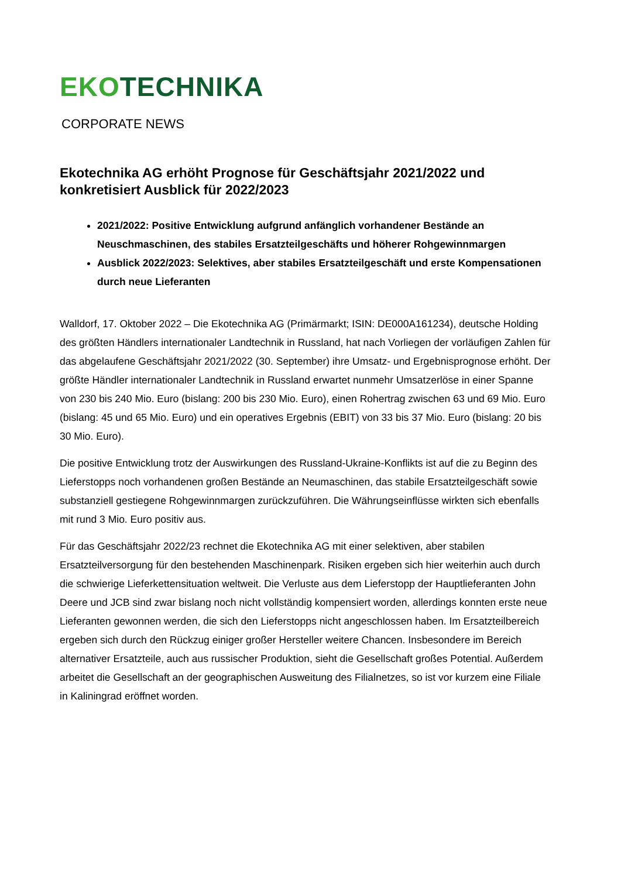EKO TECHNIKA
CORPORATE NEWS
Ekotechnika AG erhöht Prognose für Geschäftsjahr 2021/2022 und konkretisiert Ausblick für 2022/2023
2021/2022: Positive Entwicklung aufgrund anfänglich vorhandener Bestände an Neuschmaschinen, des stabiles Ersatzteilgeschäfts und höherer Rohgewinnmargen
Ausblick 2022/2023: Selektives, aber stabiles Ersatzteilgeschäft und erste Kompensationen durch neue Lieferanten
Walldorf, 17. Oktober 2022 – Die Ekotechnika AG (Primärmarkt; ISIN: DE000A161234), deutsche Holding des größten Händlers internationaler Landtechnik in Russland, hat nach Vorliegen der vorläufigen Zahlen für das abgelaufene Geschäftsjahr 2021/2022 (30. September) ihre Umsatz- und Ergebnisprognose erhöht. Der größte Händler internationaler Landtechnik in Russland erwartet nunmehr Umsatzerlöse in einer Spanne von 230 bis 240 Mio. Euro (bislang: 200 bis 230 Mio. Euro), einen Rohertrag zwischen 63 und 69 Mio. Euro (bislang: 45 und 65 Mio. Euro) und ein operatives Ergebnis (EBIT) von 33 bis 37 Mio. Euro (bislang: 20 bis 30 Mio. Euro).
Die positive Entwicklung trotz der Auswirkungen des Russland-Ukraine-Konflikts ist auf die zu Beginn des Lieferstopps noch vorhandenen großen Bestände an Neumaschinen, das stabile Ersatzteilgeschäft sowie substanziell gestiegene Rohgewinnmargen zurückzuführen. Die Währungseinflüsse wirkten sich ebenfalls mit rund 3 Mio. Euro positiv aus.
Für das Geschäftsjahr 2022/23 rechnet die Ekotechnika AG mit einer selektiven, aber stabilen Ersatzteilversorgung für den bestehenden Maschinenpark. Risiken ergeben sich hier weiterhin auch durch die schwierige Lieferkettensituation weltweit. Die Verluste aus dem Lieferstopp der Hauptlieferanten John Deere und JCB sind zwar bislang noch nicht vollständig kompensiert worden, allerdings konnten erste neue Lieferanten gewonnen werden, die sich den Lieferstopps nicht angeschlossen haben. Im Ersatzteilbereich ergeben sich durch den Rückzug einiger großer Hersteller weitere Chancen. Insbesondere im Bereich alternativer Ersatzteile, auch aus russischer Produktion, sieht die Gesellschaft großes Potential. Außerdem arbeitet die Gesellschaft an der geographischen Ausweitung des Filialnetzes, so ist vor kurzem eine Filiale in Kaliningrad eröffnet worden.